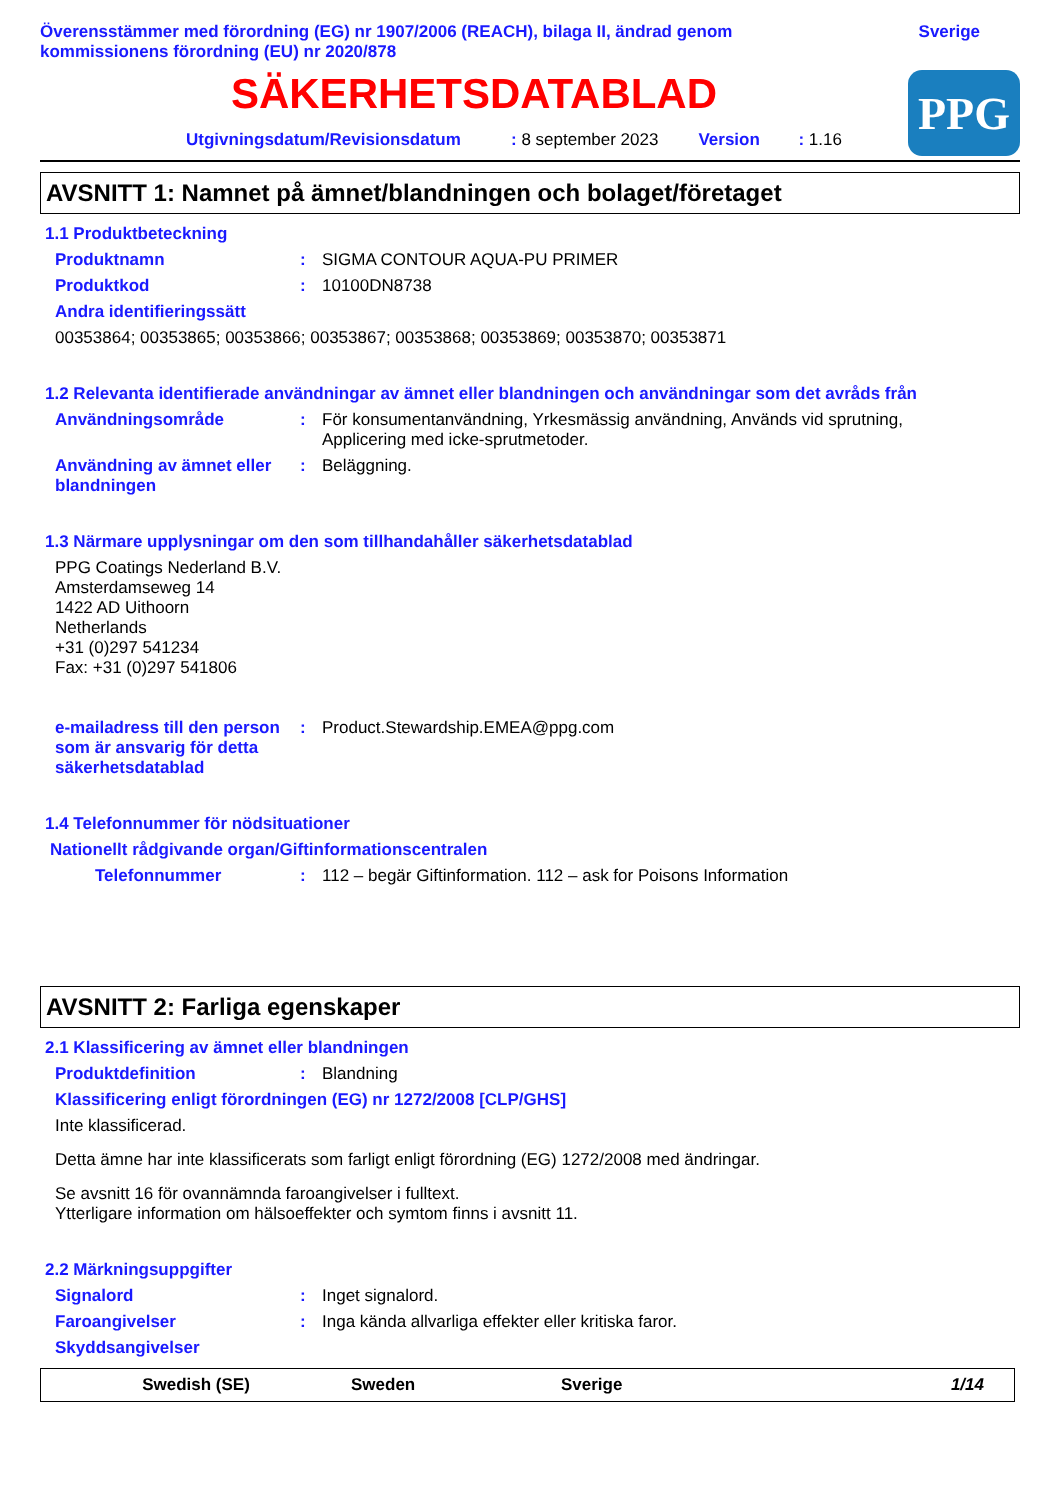Överensstämmer med förordning (EG) nr 1907/2006 (REACH), bilaga II, ändrad genom
kommissionens förordning (EU) nr 2020/878
Sverige
SÄKERHETSDATABLAD
Utgivningsdatum/Revisionsdatum: 8 september 2023 Version: 1.16
PPG
AVSNITT 1: Namnet på ämnet/blandningen och bolaget/företaget
1.1 Produktbeteckning
Produktnamn: SIGMA CONTOUR AQUA-PU PRIMER
Produktkod: 10100DN8738
Andra identifieringssätt
00353864; 00353865; 00353866; 00353867; 00353868; 00353869; 00353870; 00353871
1.2 Relevanta identifierade användningar av ämnet eller blandningen och användningar som det avråds från
Användningsområde: För konsumentanvändning, Yrkesmässig användning, Används vid sprutning,
Applicering med icke-sprutmetoder.
Användning av ämnet eller blandningen: Beläggning.
1.3 Närmare upplysningar om den som tillhandahåller säkerhetsdatablad
PPG Coatings Nederland B.V.
Amsterdamseweg 14
1422 AD Uithoorn
Netherlands
+31 (0)297 541234
Fax: +31 (0)297 541806
e-mailadress till den person som är ansvarig för detta säkerhetsdatablad: Product.Stewardship.EMEA@ppg.com
1.4 Telefonnummer för nödsituationer
Nationellt rådgivande organ/Giftinformationscentralen
Telefonnummer: 112 – begär Giftinformation. 112 – ask for Poisons Information
AVSNITT 2: Farliga egenskaper
2.1 Klassificering av ämnet eller blandningen
Produktdefinition: Blandning
Klassificering enligt förordningen (EG) nr 1272/2008 [CLP/GHS]
Inte klassificerad.
Detta ämne har inte klassificerats som farligt enligt förordning (EG) 1272/2008 med ändringar.
Se avsnitt 16 för ovannämnda faroangivelser i fulltext.
Ytterligare information om hälsoeffekter och symtom finns i avsnitt 11.
2.2 Märkningsuppgifter
Signalord: Inget signalord.
Faroangivelser: Inga kända allvarliga effekter eller kritiska faror.
Skyddsangivelser
Swedish (SE) Sweden Sverige 1/14